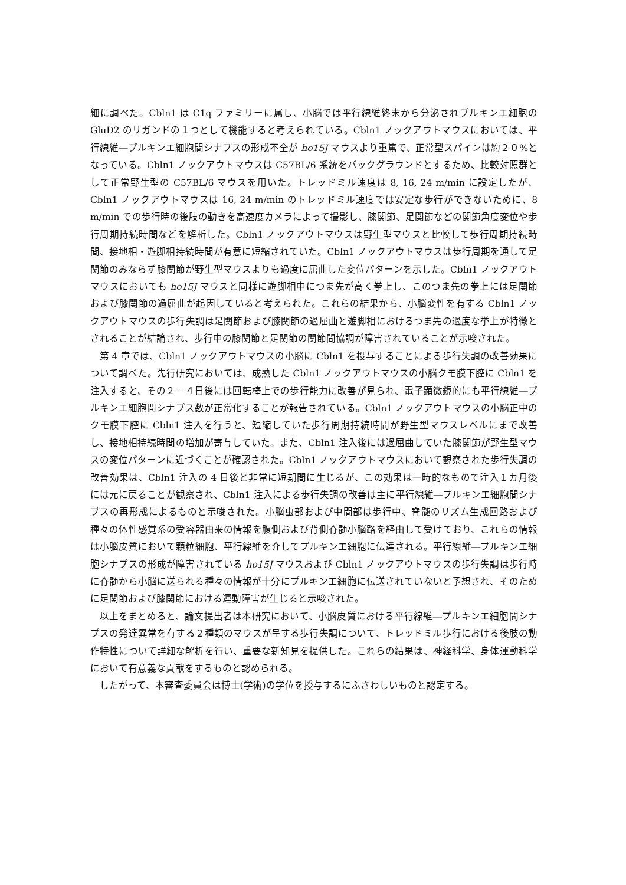細に調べた。Cbln1 は C1q ファミリーに属し、小脳では平行線維終末から分泌されプルキンエ細胞の GluD2 のリガンドの１つとして機能すると考えられている。Cbln1 ノックアウトマウスにおいては、平行線維―プルキンエ細胞間シナプスの形成不全が ho15J マウスより重篤で、正常型スパインは約２０%となっている。Cbln1 ノックアウトマウスは C57BL/6 系統をバックグラウンドとするため、比較対照群として正常野生型の C57BL/6 マウスを用いた。トレッドミル速度は 8, 16, 24 m/min に設定したが、Cbln1 ノックアウトマウスは 16, 24 m/min のトレッドミル速度では安定な歩行ができないために、8 m/min での歩行時の後肢の動きを高速度カメラによって撮影し、膝関節、足関節などの関節角度変位や歩行周期持続時間などを解析した。Cbln1 ノックアウトマウスは野生型マウスと比較して歩行周期持続時間、接地相・遊脚相持続時間が有意に短縮されていた。Cbln1 ノックアウトマウスは歩行周期を通して足関節のみならず膝関節が野生型マウスよりも過度に屈曲した変位パターンを示した。Cbln1 ノックアウトマウスにおいても ho15J マウスと同様に遊脚相中につま先が高く拳上し、このつま先の拳上には足関節および膝関節の過屈曲が起因していると考えられた。これらの結果から、小脳変性を有する Cbln1 ノックアウトマウスの歩行失調は足関節および膝関節の過屈曲と遊脚相におけるつま先の過度な挙上が特徴とされることが結論され、歩行中の膝関節と足関節の関節間協調が障害されていることが示唆された。
第 4 章では、Cbln1 ノックアウトマウスの小脳に Cbln1 を投与することによる歩行失調の改善効果について調べた。先行研究においては、成熟した Cbln1 ノックアウトマウスの小脳クモ膜下腔に Cbln1 を注入すると、その２－４日後には回転棒上での歩行能力に改善が見られ、電子顕微鏡的にも平行線維―プルキンエ細胞間シナプス数が正常化することが報告されている。Cbln1 ノックアウトマウスの小脳正中のクモ膜下腔に Cbln1 注入を行うと、短縮していた歩行周期持続時間が野生型マウスレベルにまで改善し、接地相持続時間の増加が寄与していた。また、Cbln1 注入後には過屈曲していた膝関節が野生型マウスの変位パターンに近づくことが確認された。Cbln1 ノックアウトマウスにおいて観察された歩行失調の改善効果は、Cbln1 注入の 4 日後と非常に短期間に生じるが、この効果は一時的なもので注入１カ月後には元に戻ることが観察され、Cbln1 注入による歩行失調の改善は主に平行線維―プルキンエ細胞間シナプスの再形成によるものと示唆された。小脳虫部および中間部は歩行中、脊髄のリズム生成回路および種々の体性感覚系の受容器由来の情報を腹側および背側脊髄小脳路を経由して受けており、これらの情報は小脳皮質において顆粒細胞、平行線維を介してプルキンエ細胞に伝達される。平行線維―プルキンエ細胞シナプスの形成が障害されている ho15J マウスおよび Cbln1 ノックアウトマウスの歩行失調は歩行時に脊髄から小脳に送られる種々の情報が十分にプルキンエ細胞に伝送されていないと予想され、そのために足関節および膝関節における運動障害が生じると示唆された。
以上をまとめると、論文提出者は本研究において、小脳皮質における平行線維―プルキンエ細胞間シナプスの発達異常を有する２種類のマウスが呈する歩行失調について、トレッドミル歩行における後肢の動作特性について詳細な解析を行い、重要な新知見を提供した。これらの結果は、神経科学、身体運動科学において有意義な貢献をするものと認められる。
したがって、本審査委員会は博士(学術)の学位を授与するにふさわしいものと認定する。